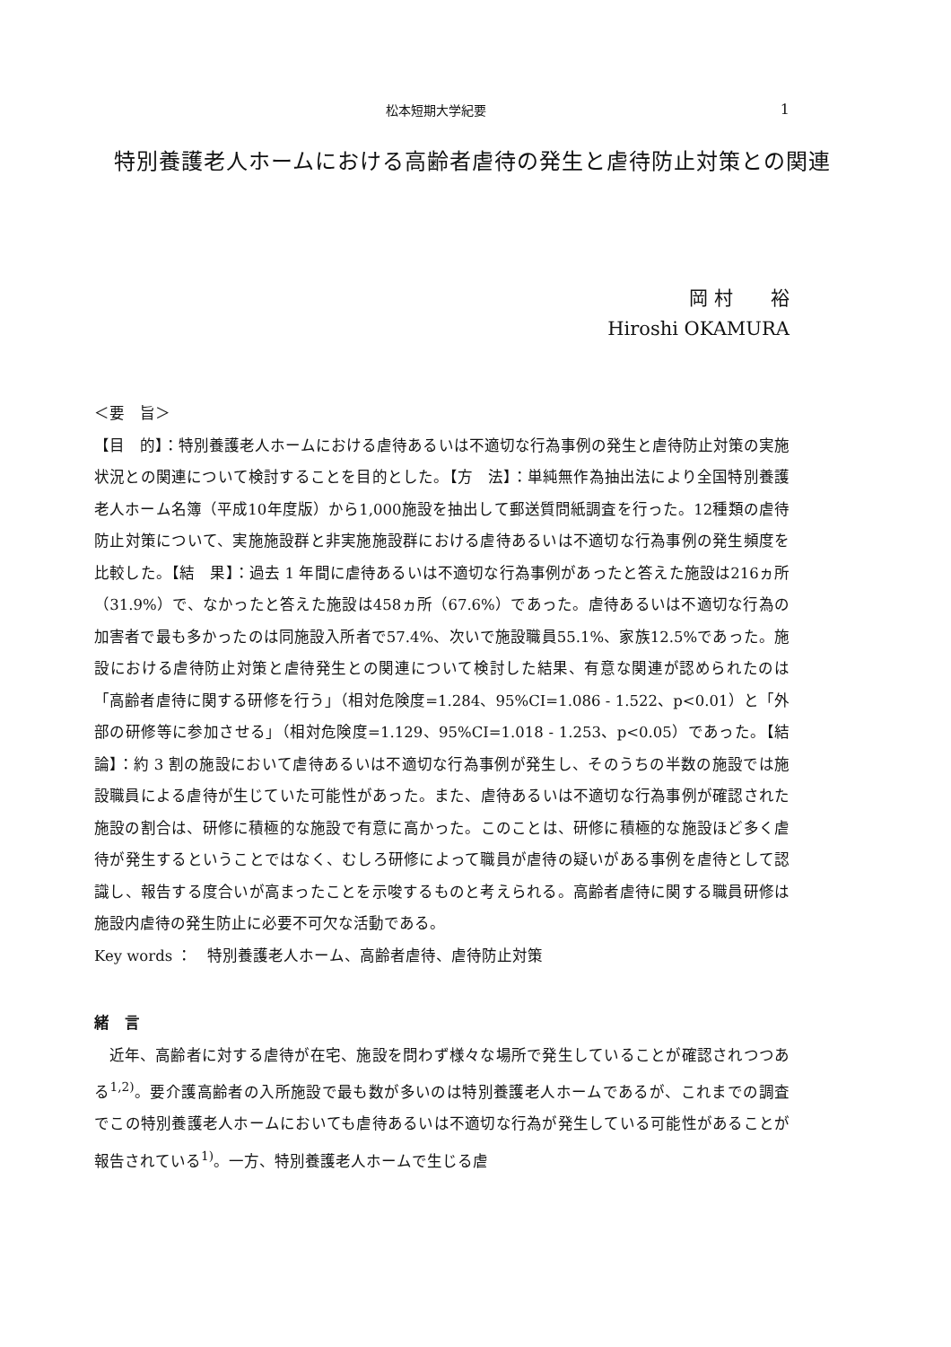松本短期大学紀要 1
特別養護老人ホームにおける高齢者虐待の発生と虐待防止対策との関連
岡 村　　裕
Hiroshi OKAMURA
＜要　旨＞
【目　的】：特別養護老人ホームにおける虐待あるいは不適切な行為事例の発生と虐待防止対策の実施状況との関連について検討することを目的とした。【方　法】：単純無作為抽出法により全国特別養護老人ホーム名簿（平成10年度版）から1,000施設を抽出して郵送質問紙調査を行った。12種類の虐待防止対策について、実施施設群と非実施施設群における虐待あるいは不適切な行為事例の発生頻度を比較した。【結　果】：過去 1 年間に虐待あるいは不適切な行為事例があったと答えた施設は216ヵ所（31.9%）で、なかったと答えた施設は458ヵ所（67.6%）であった。虐待あるいは不適切な行為の加害者で最も多かったのは同施設入所者で57.4%、次いで施設職員55.1%、家族12.5%であった。施設における虐待防止対策と虐待発生との関連について検討した結果、有意な関連が認められたのは「高齢者虐待に関する研修を行う」（相対危険度=1.284、95%CI=1.086 - 1.522、p<0.01）と「外部の研修等に参加させる」（相対危険度=1.129、95%CI=1.018 - 1.253、p<0.05）であった。【結　論】：約 3 割の施設において虐待あるいは不適切な行為事例が発生し、そのうちの半数の施設では施設職員による虐待が生じていた可能性があった。また、虐待あるいは不適切な行為事例が確認された施設の割合は、研修に積極的な施設で有意に高かった。このことは、研修に積極的な施設ほど多く虐待が発生するということではなく、むしろ研修によって職員が虐待の疑いがある事例を虐待として認識し、報告する度合いが高まったことを示唆するものと考えられる。高齢者虐待に関する職員研修は施設内虐待の発生防止に必要不可欠な活動である。
Key words ：　特別養護老人ホーム、高齢者虐待、虐待防止対策
緒　言
近年、高齢者に対する虐待が在宅、施設を問わず様々な場所で発生していることが確認されつつある<sup>1,2)</sup>。要介護高齢者の入所施設で最も数が多いのは特別養護老人ホームであるが、これまでの調査でこの特別養護老人ホームにおいても虐待あるいは不適切な行為が発生している可能性があることが報告されている<sup>1)</sup>。一方、特別養護老人ホームで生じる虐